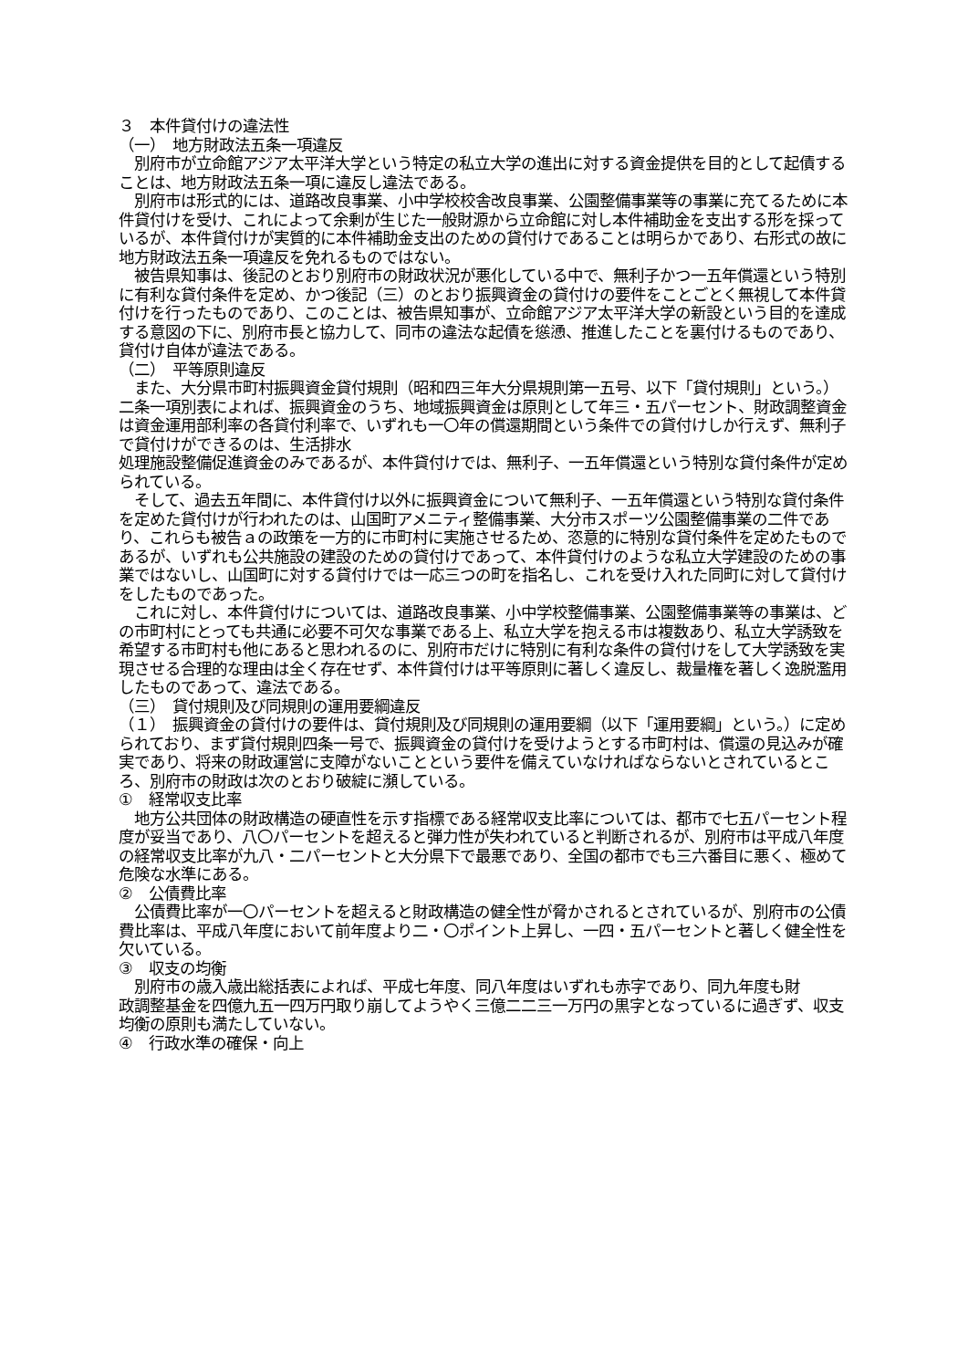３　本件貸付けの違法性
（一）　地方財政法五条一項違反
　別府市が立命館アジア太平洋大学という特定の私立大学の進出に対する資金提供を目的として起債することは、地方財政法五条一項に違反し違法である。
　別府市は形式的には、道路改良事業、小中学校校舎改良事業、公園整備事業等の事業に充てるために本件貸付けを受け、これによって余剰が生じた一般財源から立命館に対し本件補助金を支出する形を採っているが、本件貸付けが実質的に本件補助金支出のための貸付けであることは明らかであり、右形式の故に地方財政法五条一項違反を免れるものではない。
　被告県知事は、後記のとおり別府市の財政状況が悪化している中で、無利子かつ一五年償還という特別に有利な貸付条件を定め、かつ後記（三）のとおり振興資金の貸付けの要件をことごとく無視して本件貸付けを行ったものであり、このことは、被告県知事が、立命館アジア太平洋大学の新設という目的を達成する意図の下に、別府市長と協力して、同市の違法な起債を慫慂、推進したことを裏付けるものであり、貸付け自体が違法である。
（二）　平等原則違反
　また、大分県市町村振興資金貸付規則（昭和四三年大分県規則第一五号、以下「貸付規則」という。）二条一項別表によれば、振興資金のうち、地域振興資金は原則として年三・五パーセント、財政調整資金は資金運用部利率の各貸付利率で、いずれも一〇年の償還期間という条件での貸付けしか行えず、無利子で貸付けができるのは、生活排水
処理施設整備促進資金のみであるが、本件貸付けでは、無利子、一五年償還という特別な貸付条件が定められている。
　そして、過去五年間に、本件貸付け以外に振興資金について無利子、一五年償還という特別な貸付条件を定めた貸付けが行われたのは、山国町アメニティ整備事業、大分市スポーツ公園整備事業の二件であり、これらも被告ａの政策を一方的に市町村に実施させるため、恣意的に特別な貸付条件を定めたものであるが、いずれも公共施設の建設のための貸付けであって、本件貸付けのような私立大学建設のための事業ではないし、山国町に対する貸付けでは一応三つの町を指名し、これを受け入れた同町に対して貸付けをしたものであった。
　これに対し、本件貸付けについては、道路改良事業、小中学校整備事業、公園整備事業等の事業は、どの市町村にとっても共通に必要不可欠な事業である上、私立大学を抱える市は複数あり、私立大学誘致を希望する市町村も他にあると思われるのに、別府市だけに特別に有利な条件の貸付けをして大学誘致を実現させる合理的な理由は全く存在せず、本件貸付けは平等原則に著しく違反し、裁量権を著しく逸脱濫用したものであって、違法である。
（三）　貸付規則及び同規則の運用要綱違反
（１）　振興資金の貸付けの要件は、貸付規則及び同規則の運用要綱（以下「運用要綱」という。）に定められており、まず貸付規則四条一号で、振興資金の貸付けを受けようとする市町村は、償還の見込みが確実であり、将来の財政運営に支障がないことという要件を備えていなければならないとされているところ、別府市の財政は次のとおり破綻に瀕している。
①　経常収支比率
　地方公共団体の財政構造の硬直性を示す指標である経常収支比率については、都市で七五パーセント程度が妥当であり、八〇パーセントを超えると弾力性が失われていると判断されるが、別府市は平成八年度の経常収支比率が九八・二パーセントと大分県下で最悪であり、全国の都市でも三六番目に悪く、極めて危険な水準にある。
②　公債費比率
　公債費比率が一〇パーセントを超えると財政構造の健全性が脅かされるとされているが、別府市の公債費比率は、平成八年度において前年度より二・〇ポイント上昇し、一四・五パーセントと著しく健全性を欠いている。
③　収支の均衡
　別府市の歳入歳出総括表によれば、平成七年度、同八年度はいずれも赤字であり、同九年度も財
政調整基金を四億九五一四万円取り崩してようやく三億二二三一万円の黒字となっているに過ぎず、収支均衡の原則も満たしていない。
④　行政水準の確保・向上